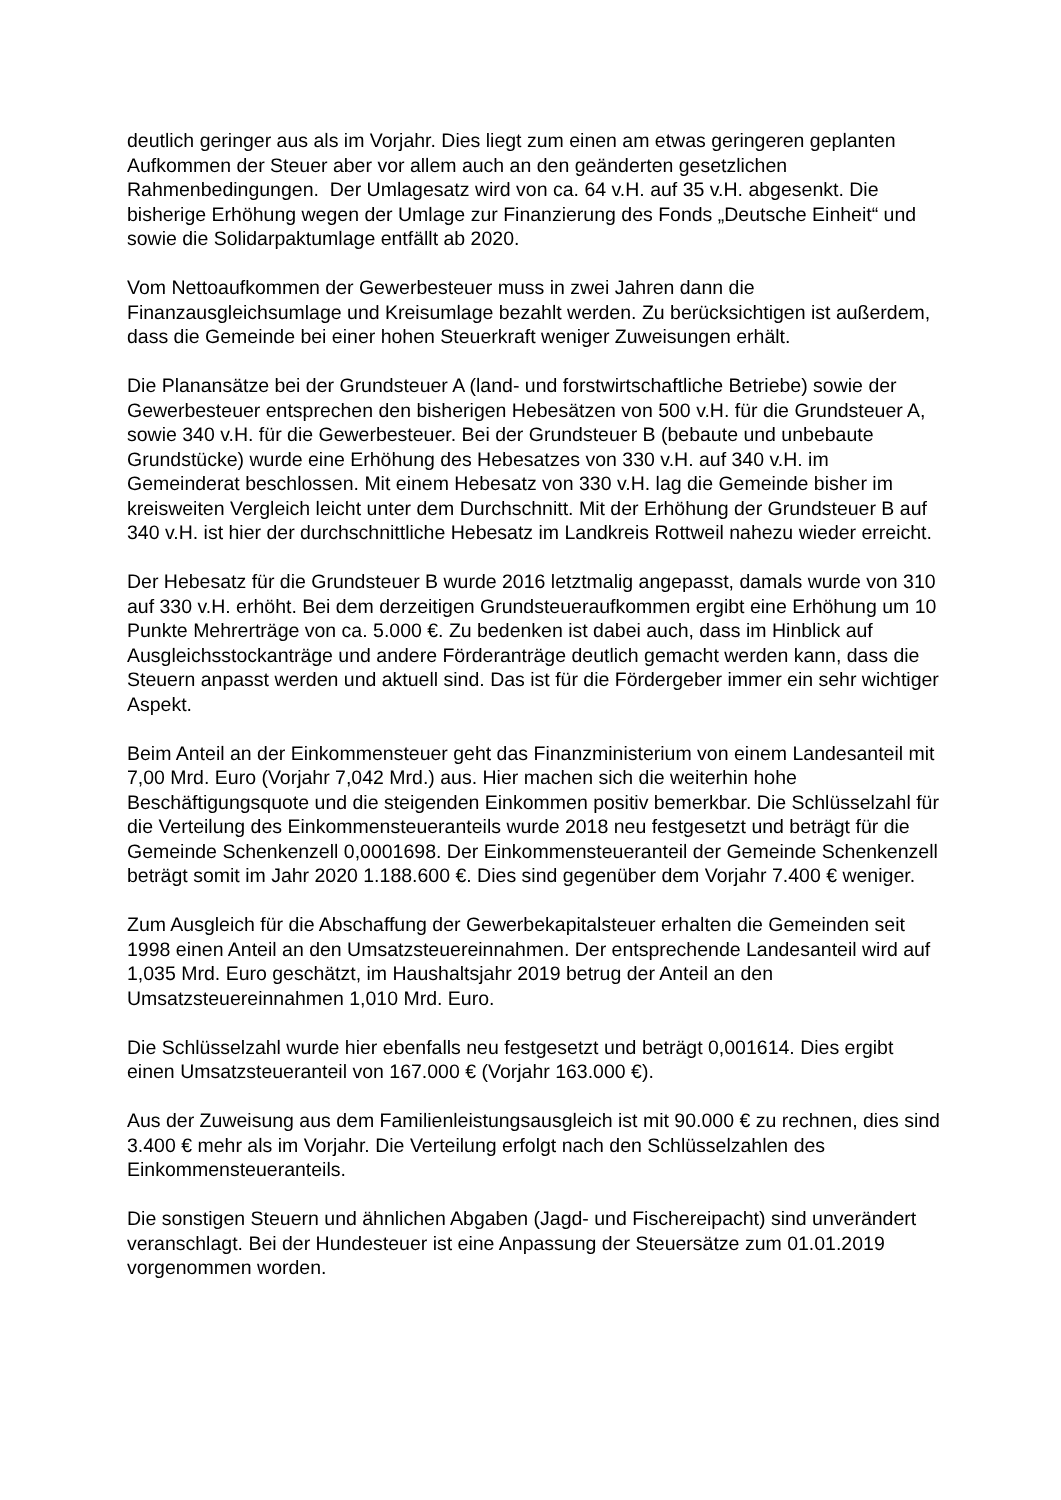deutlich geringer aus als im Vorjahr. Dies liegt zum einen am etwas geringeren geplanten Aufkommen der Steuer aber vor allem auch an den geänderten gesetzlichen Rahmenbedingungen. Der Umlagesatz wird von ca. 64 v.H. auf 35 v.H. abgesenkt. Die bisherige Erhöhung wegen der Umlage zur Finanzierung des Fonds „Deutsche Einheit“ und sowie die Solidarpaktumlage entfällt ab 2020.
Vom Nettoaufkommen der Gewerbesteuer muss in zwei Jahren dann die Finanzausgleichsumlage und Kreisumlage bezahlt werden. Zu berücksichtigen ist außerdem, dass die Gemeinde bei einer hohen Steuerkraft weniger Zuweisungen erhält.
Die Planansätze bei der Grundsteuer A (land- und forstwirtschaftliche Betriebe) sowie der Gewerbesteuer entsprechen den bisherigen Hebesätzen von 500 v.H. für die Grundsteuer A, sowie 340 v.H. für die Gewerbesteuer. Bei der Grundsteuer B (bebaute und unbebaute Grundstücke) wurde eine Erhöhung des Hebesatzes von 330 v.H. auf 340 v.H. im Gemeinderat beschlossen. Mit einem Hebesatz von 330 v.H. lag die Gemeinde bisher im kreisweiten Vergleich leicht unter dem Durchschnitt. Mit der Erhöhung der Grundsteuer B auf 340 v.H. ist hier der durchschnittliche Hebesatz im Landkreis Rottweil nahezu wieder erreicht.
Der Hebesatz für die Grundsteuer B wurde 2016 letztmalig angepasst, damals wurde von 310 auf 330 v.H. erhöht. Bei dem derzeitigen Grundsteueraufkommen ergibt eine Erhöhung um 10 Punkte Mehrerträge von ca. 5.000 €. Zu bedenken ist dabei auch, dass im Hinblick auf Ausgleichsstockanträge und andere Förderanträge deutlich gemacht werden kann, dass die Steuern anpasst werden und aktuell sind. Das ist für die Fördergeber immer ein sehr wichtiger Aspekt.
Beim Anteil an der Einkommensteuer geht das Finanzministerium von einem Landesanteil mit 7,00 Mrd. Euro (Vorjahr 7,042 Mrd.) aus. Hier machen sich die weiterhin hohe Beschäftigungsquote und die steigenden Einkommen positiv bemerkbar. Die Schlüsselzahl für die Verteilung des Einkommensteueranteils wurde 2018 neu festgesetzt und beträgt für die Gemeinde Schenkenzell 0,0001698. Der Einkommensteueranteil der Gemeinde Schenkenzell beträgt somit im Jahr 2020 1.188.600 €. Dies sind gegenüber dem Vorjahr 7.400 € weniger.
Zum Ausgleich für die Abschaffung der Gewerbekapitalsteuer erhalten die Gemeinden seit 1998 einen Anteil an den Umsatzsteuereinnahmen. Der entsprechende Landesanteil wird auf 1,035 Mrd. Euro geschätzt, im Haushaltsjahr 2019 betrug der Anteil an den Umsatzsteuereinnahmen 1,010 Mrd. Euro.
Die Schlüsselzahl wurde hier ebenfalls neu festgesetzt und beträgt 0,001614. Dies ergibt einen Umsatzsteueranteil von 167.000 € (Vorjahr 163.000 €).
Aus der Zuweisung aus dem Familienleistungsausgleich ist mit 90.000 € zu rechnen, dies sind 3.400 € mehr als im Vorjahr. Die Verteilung erfolgt nach den Schlüsselzahlen des Einkommensteueranteils.
Die sonstigen Steuern und ähnlichen Abgaben (Jagd- und Fischereipacht) sind unverändert veranschlagt. Bei der Hundesteuer ist eine Anpassung der Steuersätze zum 01.01.2019 vorgenommen worden.